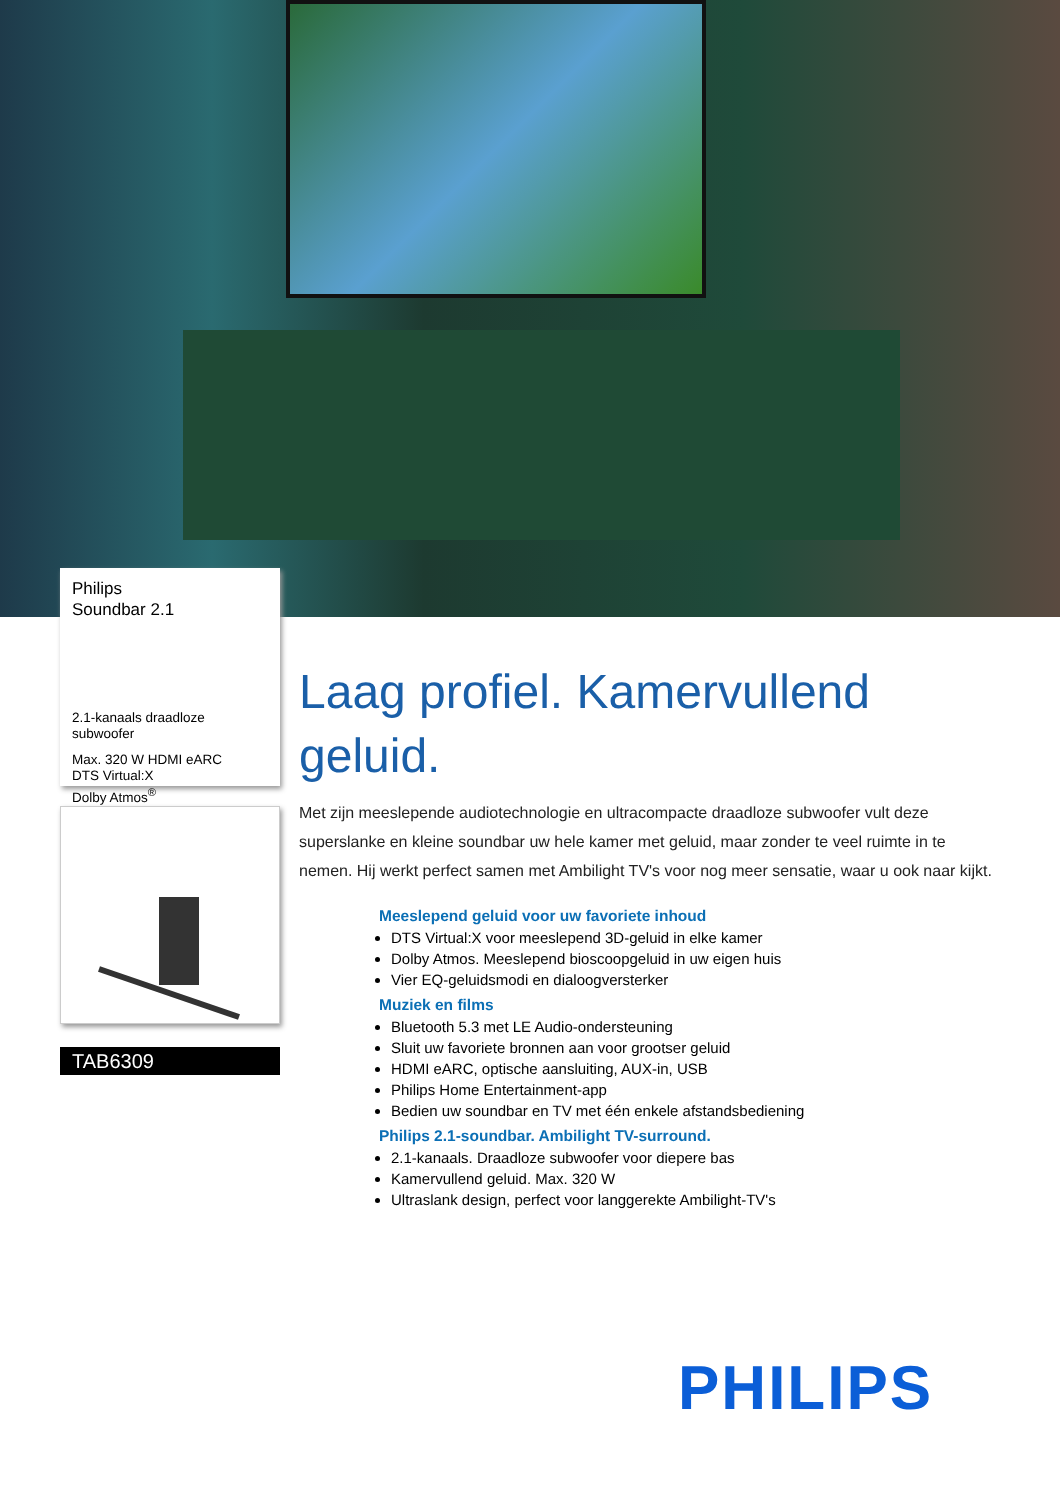Philips
Soundbar 2.1
2.1-kanaals draadloze subwoofer
Max. 320 W HDMI eARC
DTS Virtual:X
Dolby Atmos<sup>®</sup>
TAB6309
Laag profiel. Kamervullend geluid.
Met zijn meeslepende audiotechnologie en ultracompacte draadloze subwoofer vult deze superslanke en kleine soundbar uw hele kamer met geluid, maar zonder te veel ruimte in te nemen. Hij werkt perfect samen met Ambilight TV's voor nog meer sensatie, waar u ook naar kijkt.
Meeslepend geluid voor uw favoriete inhoud
DTS Virtual:X voor meeslepend 3D-geluid in elke kamer
Dolby Atmos. Meeslepend bioscoopgeluid in uw eigen huis
Vier EQ-geluidsmodi en dialoogversterker
Muziek en films
Bluetooth 5.3 met LE Audio-ondersteuning
Sluit uw favoriete bronnen aan voor grootser geluid
HDMI eARC, optische aansluiting, AUX-in, USB
Philips Home Entertainment-app
Bedien uw soundbar en TV met één enkele afstandsbediening
Philips 2.1-soundbar. Ambilight TV-surround.
2.1-kanaals. Draadloze subwoofer voor diepere bas
Kamervullend geluid. Max. 320 W
Ultraslank design, perfect voor langgerekte Ambilight-TV's
PHILIPS